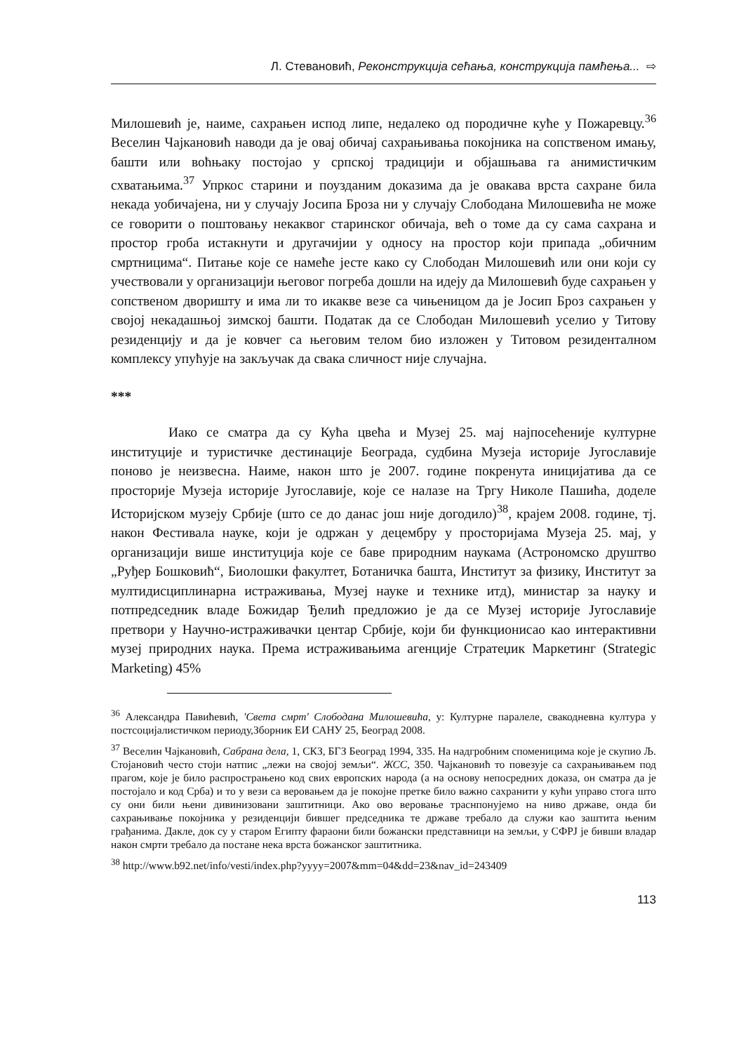Л. Стевановић, Реконструкција сећања, конструкција памћења... ⇨
Милошевић је, наиме, сахрањен испод липе, недалеко од породичне куће у Пожаревцу.<sup>36</sup> Веселин Чајкановић наводи да је овај обичај сахрањивања покојника на сопственом имању, башти или воћњаку постојао у српској традицији и објашњава га анимистичким схватањима.<sup>37</sup> Упркос старини и поузданим доказима да је овакава врста сахране била некада уобичајена, ни у случају Јосипа Броза ни у случају Слободана Милошевића не може се говорити о поштовању некаквог старинског обичаја, већ о томе да су сама сахрана и простор гроба истакнути и другачијии у односу на простор који припада „обичним смртницима“. Питање које се намеће јесте како су Слободан Милошевић или они који су учествовали у организацији његовог погреба дошли на идеју да Милошевић буде сахрањен у сопственом дворишту и има ли то икакве везе са чињеницом да је Јосип Броз сахрањен у својој некадашњој зимској башти. Податак да се Слободан Милошевић уселио у Титову резиденцију и да је ковчег са његовим телом био изложен у Титовом резиденталном комплексу упућује на закључак да свака сличност није случајна.
***
Иако се сматра да су Кућа цвећа и Музеј 25. мај најпосећеније културне институције и туристичке дестинације Београда, судбина Музеја историје Југославије поново је неизвесна. Наиме, након што је 2007. године покренута иницијатива да се просторије Музеја историје Југославије, које се налазе на Тргу Николе Пашића, доделе Историјском музеју Србије (што се до данас још није догодило)<sup>38</sup>, крајем 2008. године, тј. након Фестивала науке, који је одржан у децембру у просторијама Музеја 25. мај, у организацији више институција које се баве природним наукама (Астрономско друштво „Руђер Бошковић“, Биолошки факултет, Ботаничка башта, Институт за физику, Институт за мултидисциплинарна истраживања, Музеј науке и технике итд), министар за науку и потпредседник владе Божидар Ђелић предложио је да се Музеј историје Југославије претвори у Научно-истраживачки центар Србије, који би функционисао као интерактивни музеј природних наука. Према истраживањима агенције Стратеџик Маркетинг (Strategic Marketing) 45%
<sup>36</sup> Александра Павићевић, 'Света смрт' Слободана Милошевића, у: Културне паралеле, свакодневна култура у постсоцијалистичком периоду,Зборник ЕИ САНУ 25, Београд 2008.
<sup>37</sup> Веселин Чајкановић, Сабрана дела, 1, СКЗ, БГЗ Београд 1994, 335. На надгробним споменицима које је скупио Љ. Стојановић често стоји натпис „лежи на својој земљи“. ЖСС, 350. Чајкановић то повезује са сахрањивањем под прагом, које је било распрострањено код свих европских народа (а на основу непосредних доказа, он сматра да је постојало и код Срба) и то у вези са веровањем да је покојне претке било важно сахранити у кући управо стога што су они били њени дивинизовани заштитници. Ако ово веровање траснпонујемо на ниво државе, онда би сахрањивање покојника у резиденцији бившег председника те државе требало да служи као заштита њеним грађанима. Дакле, док су у старом Египту фараони били божански представници на земљи, у СФРЈ је бивши владар након смрти требало да постане нека врста божанског заштитника.
<sup>38</sup> http://www.b92.net/info/vesti/index.php?yyyy=2007&mm=04&dd=23&nav_id=243409
113